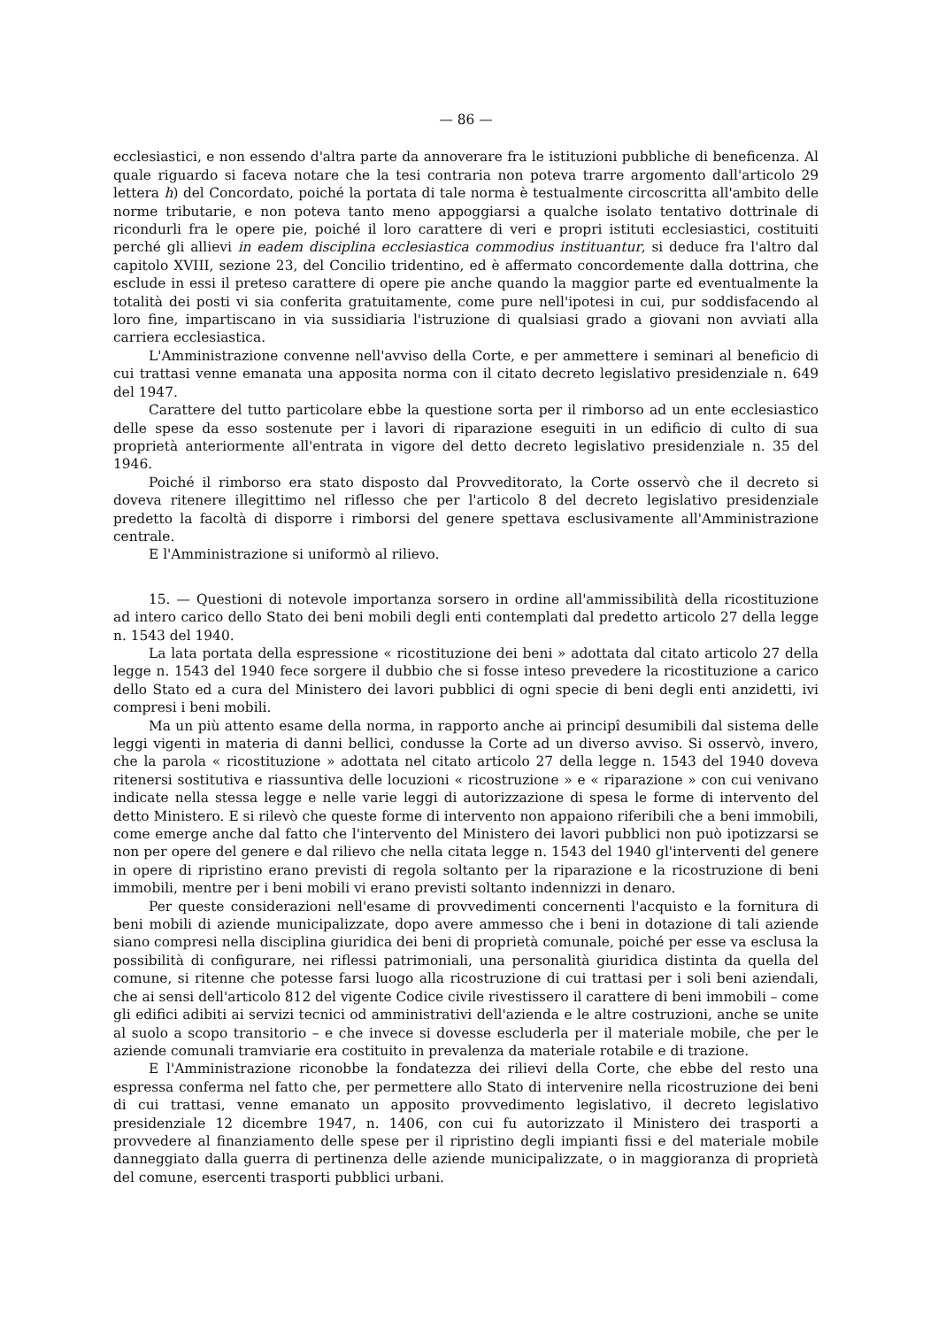— 86 —
ecclesiastici, e non essendo d'altra parte da annoverare fra le istituzioni pubbliche di beneficenza. Al quale riguardo si faceva notare che la tesi contraria non poteva trarre argomento dall'articolo 29 lettera h) del Concordato, poiché la portata di tale norma è testualmente circoscritta all'ambito delle norme tributarie, e non poteva tanto meno appoggiarsi a qualche isolato tentativo dottrinale di ricondurli fra le opere pie, poiché il loro carattere di veri e propri istituti ecclesiastici, costituiti perché gli allievi in eadem disciplina ecclesiastica commodius instituantur, si deduce fra l'altro dal capitolo XVIII, sezione 23, del Concilio tridentino, ed è affermato concordemente dalla dottrina, che esclude in essi il preteso carattere di opere pie anche quando la maggior parte ed eventualmente la totalità dei posti vi sia conferita gratuitamente, come pure nell'ipotesi in cui, pur soddisfacendo al loro fine, impartiscano in via sussidiaria l'istruzione di qualsiasi grado a giovani non avviati alla carriera ecclesiastica.
L'Amministrazione convenne nell'avviso della Corte, e per ammettere i seminari al beneficio di cui trattasi venne emanata una apposita norma con il citato decreto legislativo presidenziale n. 649 del 1947.
Carattere del tutto particolare ebbe la questione sorta per il rimborso ad un ente ecclesiastico delle spese da esso sostenute per i lavori di riparazione eseguiti in un edificio di culto di sua proprietà anteriormente all'entrata in vigore del detto decreto legislativo presidenziale n. 35 del 1946.
Poiché il rimborso era stato disposto dal Provveditorato, la Corte osservò che il decreto si doveva ritenere illegittimo nel riflesso che per l'articolo 8 del decreto legislativo presidenziale predetto la facoltà di disporre i rimborsi del genere spettava esclusivamente all'Amministrazione centrale.
E l'Amministrazione si uniformò al rilievo.
15. — Questioni di notevole importanza sorsero in ordine all'ammissibilità della ricostituzione ad intero carico dello Stato dei beni mobili degli enti contemplati dal predetto articolo 27 della legge n. 1543 del 1940.
La lata portata della espressione « ricostituzione dei beni » adottata dal citato articolo 27 della legge n. 1543 del 1940 fece sorgere il dubbio che si fosse inteso prevedere la ricostituzione a carico dello Stato ed a cura del Ministero dei lavori pubblici di ogni specie di beni degli enti anzidetti, ivi compresi i beni mobili.
Ma un più attento esame della norma, in rapporto anche ai principî desumibili dal sistema delle leggi vigenti in materia di danni bellici, condusse la Corte ad un diverso avviso. Si osservò, invero, che la parola « ricostituzione » adottata nel citato articolo 27 della legge n. 1543 del 1940 doveva ritenersi sostitutiva e riassuntiva delle locuzioni « ricostruzione » e « riparazione » con cui venivano indicate nella stessa legge e nelle varie leggi di autorizzazione di spesa le forme di intervento del detto Ministero. E si rilevò che queste forme di intervento non appaiono riferibili che a beni immobili, come emerge anche dal fatto che l'intervento del Ministero dei lavori pubblici non può ipotizzarsi se non per opere del genere e dal rilievo che nella citata legge n. 1543 del 1940 gl'interventi del genere in opere di ripristino erano previsti di regola soltanto per la riparazione e la ricostruzione di beni immobili, mentre per i beni mobili vi erano previsti soltanto indennizzi in denaro.
Per queste considerazioni nell'esame di provvedimenti concernenti l'acquisto e la fornitura di beni mobili di aziende municipalizzate, dopo avere ammesso che i beni in dotazione di tali aziende siano compresi nella disciplina giuridica dei beni di proprietà comunale, poiché per esse va esclusa la possibilità di configurare, nei riflessi patrimoniali, una personalità giuridica distinta da quella del comune, si ritenne che potesse farsi luogo alla ricostruzione di cui trattasi per i soli beni aziendali, che ai sensi dell'articolo 812 del vigente Codice civile rivestissero il carattere di beni immobili – come gli edifici adibiti ai servizi tecnici od amministrativi dell'azienda e le altre costruzioni, anche se unite al suolo a scopo transitorio – e che invece si dovesse escluderla per il materiale mobile, che per le aziende comunali tramviarie era costituito in prevalenza da materiale rotabile e di trazione.
E l'Amministrazione riconobbe la fondatezza dei rilievi della Corte, che ebbe del resto una espressa conferma nel fatto che, per permettere allo Stato di intervenire nella ricostruzione dei beni di cui trattasi, venne emanato un apposito provvedimento legislativo, il decreto legislativo presidenziale 12 dicembre 1947, n. 1406, con cui fu autorizzato il Ministero dei trasporti a provvedere al finanziamento delle spese per il ripristino degli impianti fissi e del materiale mobile danneggiato dalla guerra di pertinenza delle aziende municipalizzate, o in maggioranza di proprietà del comune, esercenti trasporti pubblici urbani.